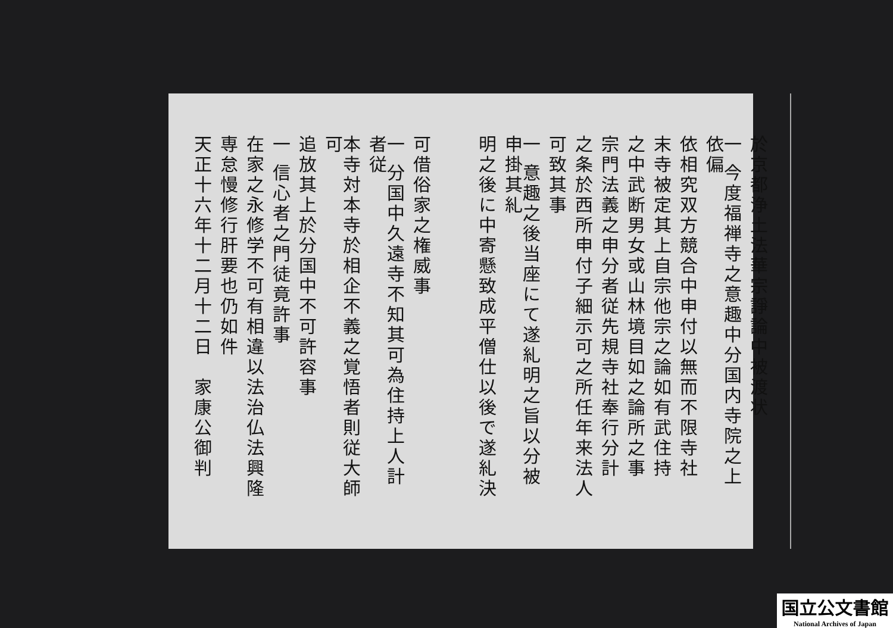可借俗家之権威事
一 分国中久遠寺不知其可為住持上人計者従
本寺対本寺於相企不義之覚悟者則従大師可
追放其上於分国中不可許容事
一 信心者之門徒竟許事
在家之永修学不可有相違以法治仏法興隆
専怠慢修行肝要也仍如件
天正十六年十二月十二日　家康公御判
於京都浄土法華宗諍論中被渡状
一 今度福禅寺之意趣中分国内寺院之上依偏
依相究双方競合中申付以無而不限寺社
末寺被定其上自宗他宗之論如有武住持
之中武断男女或山林境目如之論所之事
宗門法義之申分者従先規寺社奉行分計
之条於西所申付子細示可之所任年来法人
可致其事
一 意趣之後当座にて遂糺明之旨以分被申掛其糺
明之後に中寄懸致成平僧仕以後で遂糺決
国立公文書館
National Archives of Japan